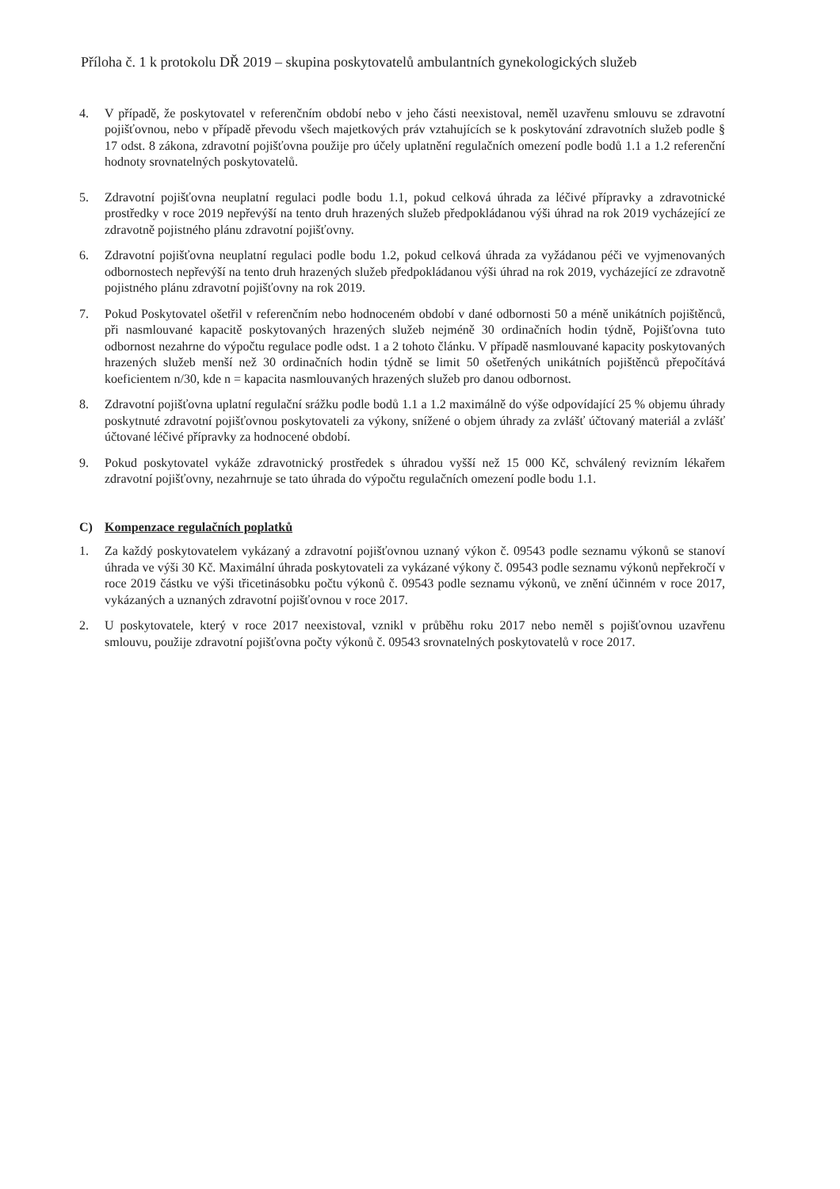Příloha č. 1 k protokolu DŘ 2019 – skupina poskytovatelů ambulantních gynekologických služeb
4. V případě, že poskytovatel v referenčním období nebo v jeho části neexistoval, neměl uzavřenu smlouvu se zdravotní pojišťovnou, nebo v případě převodu všech majetkových práv vztahujících se k poskytování zdravotních služeb podle § 17 odst. 8 zákona, zdravotní pojišťovna použije pro účely uplatnění regulačních omezení podle bodů 1.1 a 1.2 referenční hodnoty srovnatelných poskytovatelů.
5. Zdravotní pojišťovna neuplatní regulaci podle bodu 1.1, pokud celková úhrada za léčivé přípravky a zdravotnické prostředky v roce 2019 nepřevýší na tento druh hrazených služeb předpokládanou výši úhrad na rok 2019 vycházející ze zdravotně pojistného plánu zdravotní pojišťovny.
6. Zdravotní pojišťovna neuplatní regulaci podle bodu 1.2, pokud celková úhrada za vyžádanou péči ve vyjmenovaných odbornostech nepřevýší na tento druh hrazených služeb předpokládanou výši úhrad na rok 2019, vycházející ze zdravotně pojistného plánu zdravotní pojišťovny na rok 2019.
7. Pokud Poskytovatel ošetřil v referenčním nebo hodnoceném období v dané odbornosti 50 a méně unikátních pojištěnců, při nasmlouvané kapacitě poskytovaných hrazených služeb nejméně 30 ordinačních hodin týdně, Pojišťovna tuto odbornost nezahrne do výpočtu regulace podle odst. 1 a 2 tohoto článku. V případě nasmlouvané kapacity poskytovaných hrazených služeb menší než 30 ordinačních hodin týdně se limit 50 ošetřených unikátních pojištěnců přepočítává koeficientem n/30, kde n = kapacita nasmlouvaných hrazených služeb pro danou odbornost.
8. Zdravotní pojišťovna uplatní regulační srážku podle bodů 1.1 a 1.2 maximálně do výše odpovídající 25 % objemu úhrady poskytnuté zdravotní pojišťovnou poskytovateli za výkony, snížené o objem úhrady za zvlášť účtovaný materiál a zvlášť účtované léčivé přípravky za hodnocené období.
9. Pokud poskytovatel vykáže zdravotnický prostředek s úhradou vyšší než 15 000 Kč, schválený revizním lékařem zdravotní pojišťovny, nezahrnuje se tato úhrada do výpočtu regulačních omezení podle bodu 1.1.
C) Kompenzace regulačních poplatků
1. Za každý poskytovatelem vykázaný a zdravotní pojišťovnou uznaný výkon č. 09543 podle seznamu výkonů se stanoví úhrada ve výši 30 Kč. Maximální úhrada poskytovateli za vykázané výkony č. 09543 podle seznamu výkonů nepřekročí v roce 2019 částku ve výši třicetinásobku počtu výkonů č. 09543 podle seznamu výkonů, ve znění účinném v roce 2017, vykázaných a uznaných zdravotní pojišťovnou v roce 2017.
2. U poskytovatele, který v roce 2017 neexistoval, vznikl v průběhu roku 2017 nebo neměl s pojišťovnou uzavřenu smlouvu, použije zdravotní pojišťovna počty výkonů č. 09543 srovnatelných poskytovatelů v roce 2017.